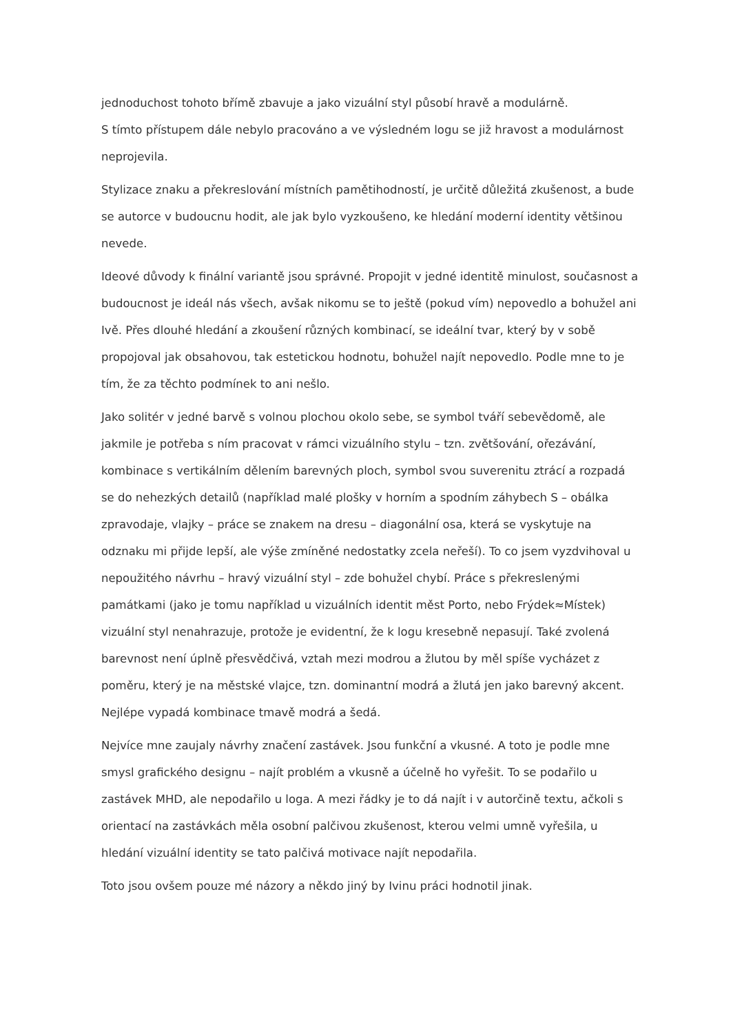jednoduchost tohoto břímě zbavuje a jako vizuální styl působí hravě a modulárně.
S tímto přístupem dále nebylo pracováno a ve výsledném logu se již hravost a modulárnost neprojevila.
Stylizace znaku a překreslování místních pamětihodností, je určitě důležitá zkušenost, a bude se autorce v budoucnu hodit, ale jak bylo vyzkoušeno, ke hledání moderní identity většinou nevede.
Ideové důvody k finální variantě jsou správné. Propojit v jedné identitě minulost, současnost a budoucnost je ideál nás všech, avšak nikomu se to ještě (pokud vím) nepovedlo a bohužel ani Ivě. Přes dlouhé hledání a zkoušení různých kombinací, se ideální tvar, který by v sobě propojoval jak obsahovou, tak estetickou hodnotu, bohužel najít nepovedlo. Podle mne to je tím, že za těchto podmínek to ani nešlo.
Jako solitér v jedné barvě s volnou plochou okolo sebe, se symbol tváří sebevědomě, ale jakmile je potřeba s ním pracovat v rámci vizuálního stylu – tzn. zvětšování, ořezávání, kombinace s vertikálním dělením barevných ploch, symbol svou suverenitu ztrácí a rozpadá se do nehezkých detailů (například malé plošky v horním a spodním záhybech S – obálka zpravodaje, vlajky – práce se znakem na dresu – diagonální osa, která se vyskytuje na odznaku mi přijde lepší, ale výše zmíněné nedostatky zcela neřeší). To co jsem vyzdvihoval u nepoužitého návrhu – hravý vizuální styl – zde bohužel chybí. Práce s překreslenými památkami (jako je tomu například u vizuálních identit měst Porto, nebo Frýdek≈Místek) vizuální styl nenahrazuje, protože je evidentní, že k logu kresebně nepasují. Také zvolená barevnost není úplně přesvědčivá, vztah mezi modrou a žlutou by měl spíše vycházet z poměru, který je na městské vlajce, tzn. dominantní modrá a žlutá jen jako barevný akcent. Nejlépe vypadá kombinace tmavě modrá a šedá.
Nejvíce mne zaujaly návrhy značení zastávek. Jsou funkční a vkusné. A toto je podle mne smysl grafického designu – najít problém a vkusně a účelně ho vyřešit. To se podařilo u zastávek MHD, ale nepodařilo u loga. A mezi řádky je to dá najít i v autorčině textu, ačkoli s orientací na zastávkách měla osobní palčivou zkušenost, kterou velmi umně vyřešila, u hledání vizuální identity se tato palčivá motivace najít nepodařila.
Toto jsou ovšem pouze mé názory a někdo jiný by Ivinu práci hodnotil jinak.